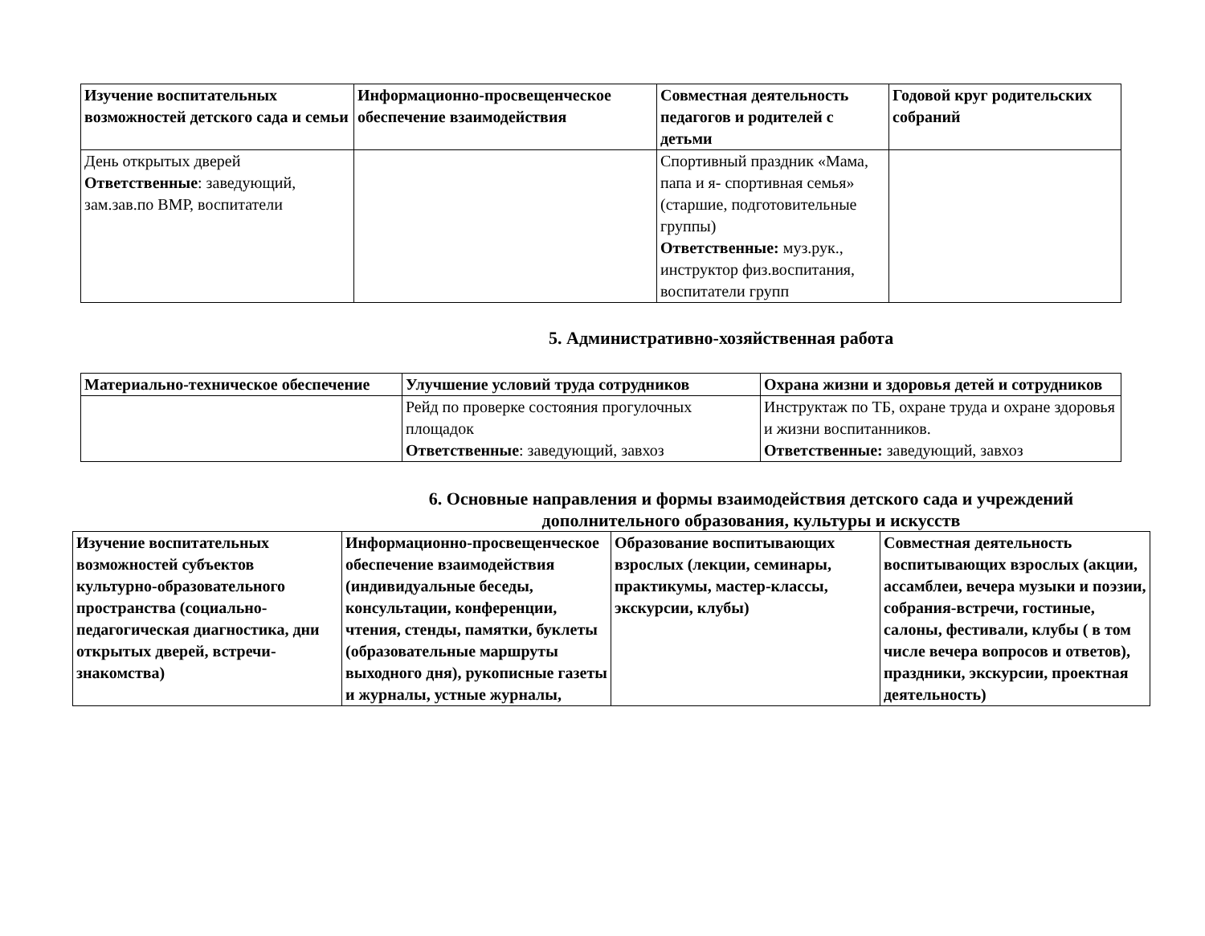| Изучение воспитательных возможностей детского сада и семьи | Информационно-просвещенческое обеспечение взаимодействия | Совместная деятельность педагогов и родителей с детьми | Годовой круг родительских собраний |
| --- | --- | --- | --- |
| День открытых дверей Ответственные : заведующий, зам.зав.по ВМР, воспитатели | | Спортивный праздник «Мама, папа и я- спортивная семья» (старшие, подготовительные группы) Ответственные: муз.рук., инструктор физ.воспитания, воспитатели групп | |
5. Административно-хозяйственная работа
| Материально-техническое обеспечение | Улучшение условий труда сотрудников | Охрана жизни и здоровья детей и сотрудников |
| --- | --- | --- |
| | Рейд по проверке состояния прогулочных площадок Ответственные : заведующий, завхоз | Инструктаж по ТБ, охране труда и охране здоровья и жизни воспитанников. Ответственные: заведующий, завхоз |
6. Основные направления и формы взаимодействия детского сада и учреждений дополнительного образования, культуры и искусств
| Изучение воспитательных возможностей субъектов культурно-образовательного пространства (социально-педагогическая диагностика, дни открытых дверей, встречи-знакомства) | Информационно-просвещенческое обеспечение взаимодействия (индивидуальные беседы, консультации, конференции, чтения, стенды, памятки, буклеты (образовательные маршруты выходного дня), рукописные газеты и журналы, устные журналы, | Образование воспитывающих взрослых (лекции, семинары, практикумы, мастер-классы, экскурсии, клубы) | Совместная деятельность воспитывающих взрослых (акции, ассамблеи, вечера музыки и поэзии, собрания-встречи, гостиные, салоны, фестивали, клубы ( в том числе вечера вопросов и ответов), праздники, экскурсии, проектная деятельность) |
| --- | --- | --- | --- |